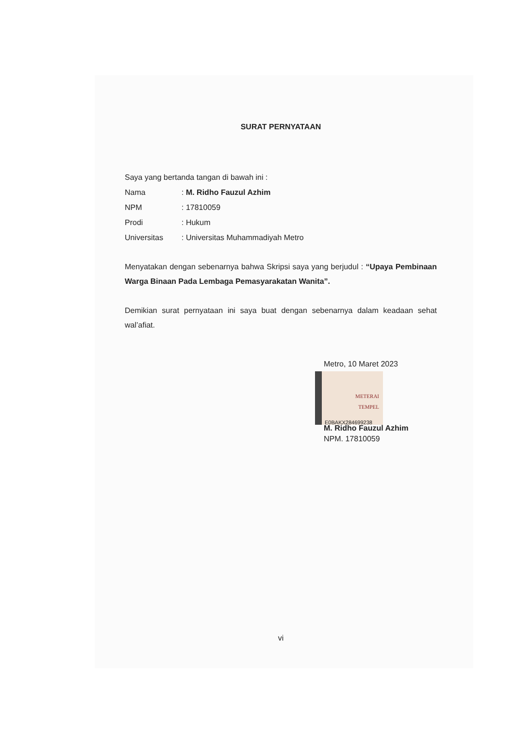SURAT PERNYATAAN
Saya yang bertanda tangan di bawah ini :
| Nama | : M. Ridho Fauzul Azhim |
| NPM | : 17810059 |
| Prodi | : Hukum |
| Universitas | : Universitas Muhammadiyah Metro |
Menyatakan dengan sebenarnya bahwa Skripsi saya yang berjudul : “Upaya Pembinaan Warga Binaan Pada Lembaga Pemasyarakatan Wanita”.
Demikian surat pernyataan ini saya buat dengan sebenarnya dalam keadaan sehat wal’afiat.
Metro, 10 Maret 2023
METERAI
TEMPEL
E0BAKX284699238
M. Ridho Fauzul Azhim
NPM. 17810059
vi